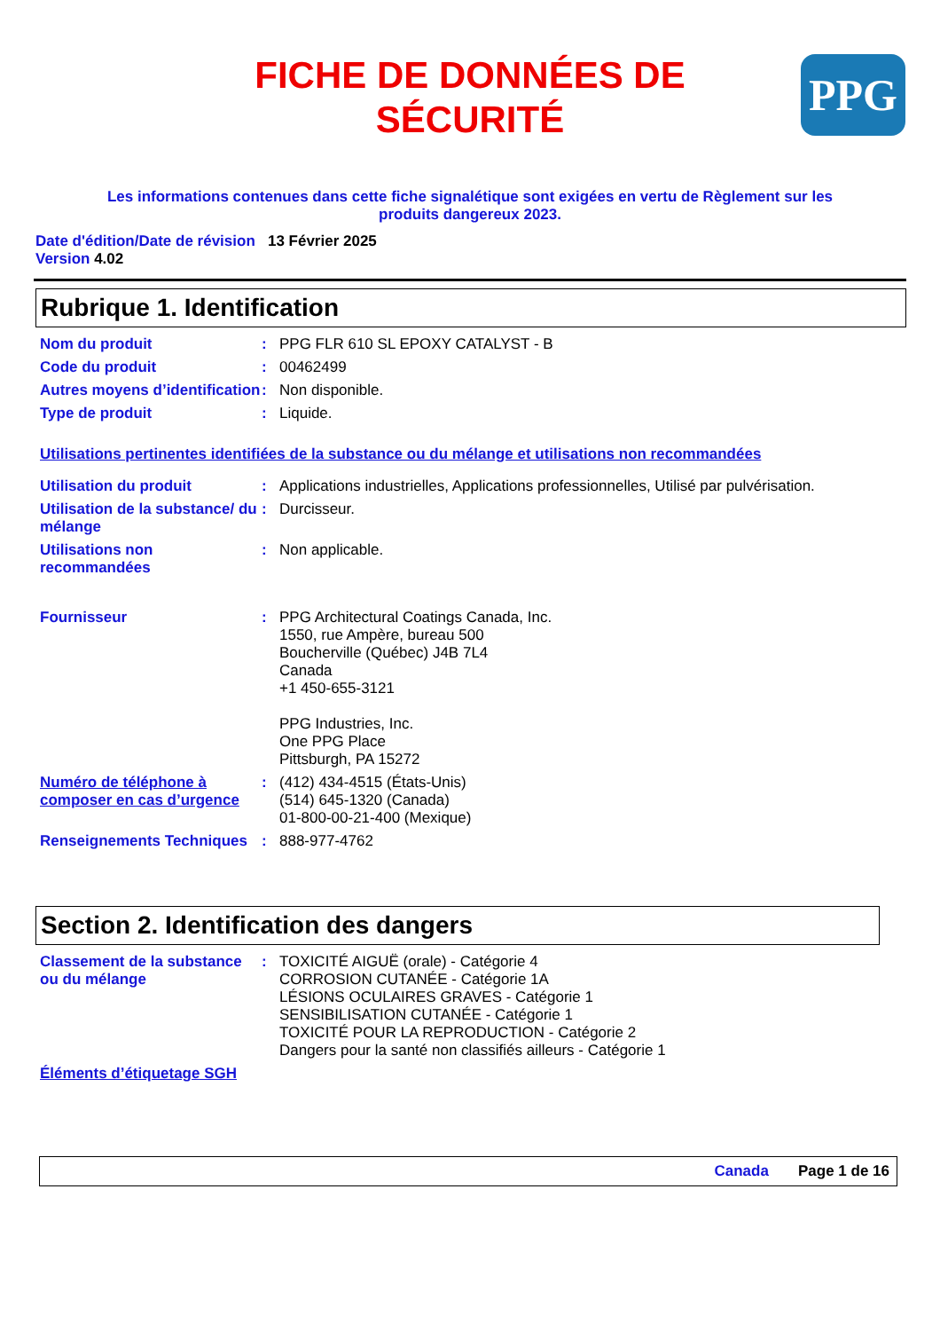FICHE DE DONNÉES DE SÉCURITÉ
PPG
Les informations contenues dans cette fiche signalétique sont exigées en vertu de Règlement sur les produits dangereux 2023.
Date d'édition/Date de révision 13 Février 2025
Version 4.02
Rubrique 1. Identification
Nom du produit : PPG FLR 610 SL EPOXY CATALYST - B
Code du produit : 00462499
Autres moyens d’identification
: Non disponible.
Type de produit : Liquide.
Utilisations pertinentes identifiées de la substance ou du mélange et utilisations non recommandées
Utilisation du produit : Applications industrielles, Applications professionnelles, Utilisé par pulvérisation.
Utilisation de la substance/ du mélange
: Durcisseur.
Utilisations non recommandées
: Non applicable.
Fournisseur : PPG Architectural Coatings Canada, Inc.
1550, rue Ampère, bureau 500
Boucherville (Québec) J4B 7L4
Canada
+1 450-655-3121
PPG Industries, Inc.
One PPG Place
Pittsburgh, PA 15272
Numéro de téléphone à composer en cas d’urgence
: (412) 434-4515 (États-Unis)
(514) 645-1320 (Canada)
01-800-00-21-400 (Mexique)
Renseignements Techniques
: 888-977-4762
Section 2. Identification des dangers
Classement de la substance ou du mélange
: TOXICITÉ AIGUË (orale) - Catégorie 4
CORROSION CUTANÉE - Catégorie 1A
LÉSIONS OCULAIRES GRAVES - Catégorie 1
SENSIBILISATION CUTANÉE - Catégorie 1
TOXICITÉ POUR LA REPRODUCTION - Catégorie 2
Dangers pour la santé non classifiés ailleurs - Catégorie 1
Éléments d’étiquetage SGH
Canada Page 1 de 16